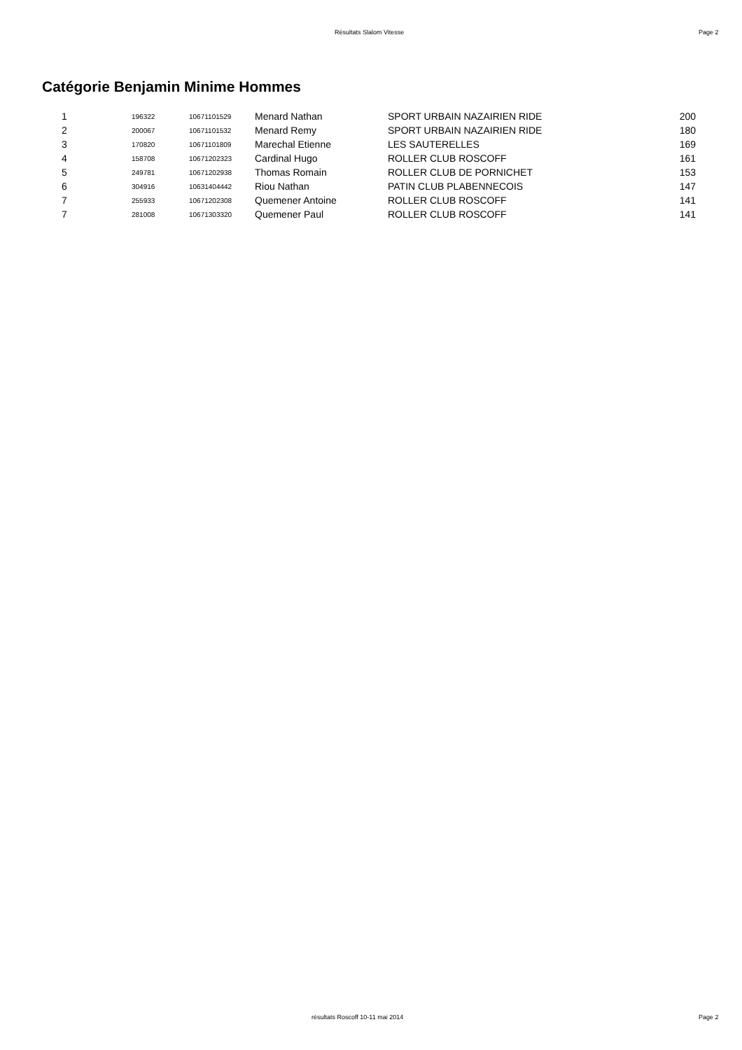Résultats Slalom Vitesse Page 2
Catégorie Benjamin Minime Hommes
| 1 | 196322 | 10671101529 | Menard Nathan | SPORT URBAIN NAZAIRIEN RIDE | 200 |
| 2 | 200067 | 10671101532 | Menard Remy | SPORT URBAIN NAZAIRIEN RIDE | 180 |
| 3 | 170820 | 10671101809 | Marechal Etienne | LES SAUTERELLES | 169 |
| 4 | 158708 | 10671202323 | Cardinal Hugo | ROLLER CLUB ROSCOFF | 161 |
| 5 | 249781 | 10671202938 | Thomas Romain | ROLLER CLUB DE PORNICHET | 153 |
| 6 | 304916 | 10631404442 | Riou Nathan | PATIN CLUB PLABENNECOIS | 147 |
| 7 | 255933 | 10671202308 | Quemener Antoine | ROLLER CLUB ROSCOFF | 141 |
| 7 | 281008 | 10671303320 | Quemener Paul | ROLLER CLUB ROSCOFF | 141 |
résultats Roscoff 10-11 mai 2014 Page 2